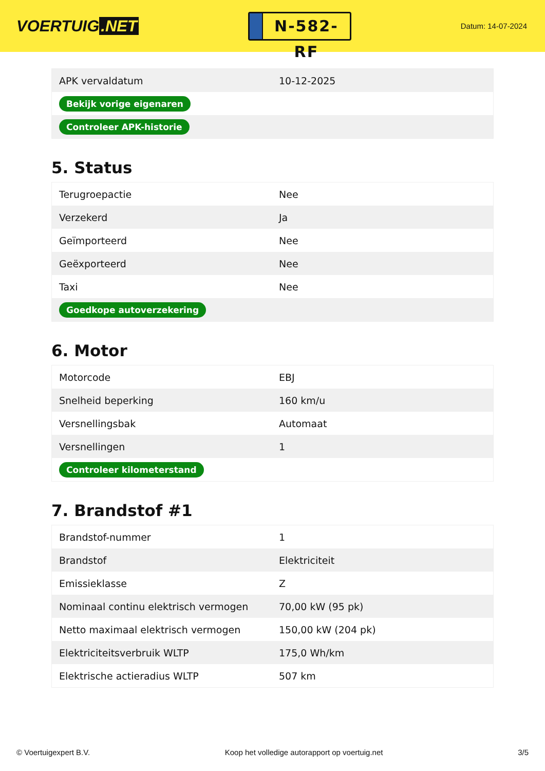VOERTUIG.NET
N-582-RF
Datum: 14-07-2024
| APK vervaldatum | 10-12-2025 |
| Bekijk vorige eigenaren | |
| Controleer APK-historie | |
5. Status
| Terugroepactie | Nee |
| Verzekerd | Ja |
| Geïmporteerd | Nee |
| Geëxporteerd | Nee |
| Taxi | Nee |
| Goedkope autoverzekering | |
6. Motor
| Motorcode | EBJ |
| Snelheid beperking | 160 km/u |
| Versnellingsbak | Automaat |
| Versnellingen | 1 |
| Controleer kilometerstand | |
7. Brandstof #1
| Brandstof-nummer | 1 |
| Brandstof | Elektriciteit |
| Emissieklasse | Z |
| Nominaal continu elektrisch vermogen | 70,00 kW (95 pk) |
| Netto maximaal elektrisch vermogen | 150,00 kW (204 pk) |
| Elektriciteitsverbruik WLTP | 175,0 Wh/km |
| Elektrische actieradius WLTP | 507 km |
© Voertuigexpert B.V. Koop het volledige autorapport op voertuig.net 3/5